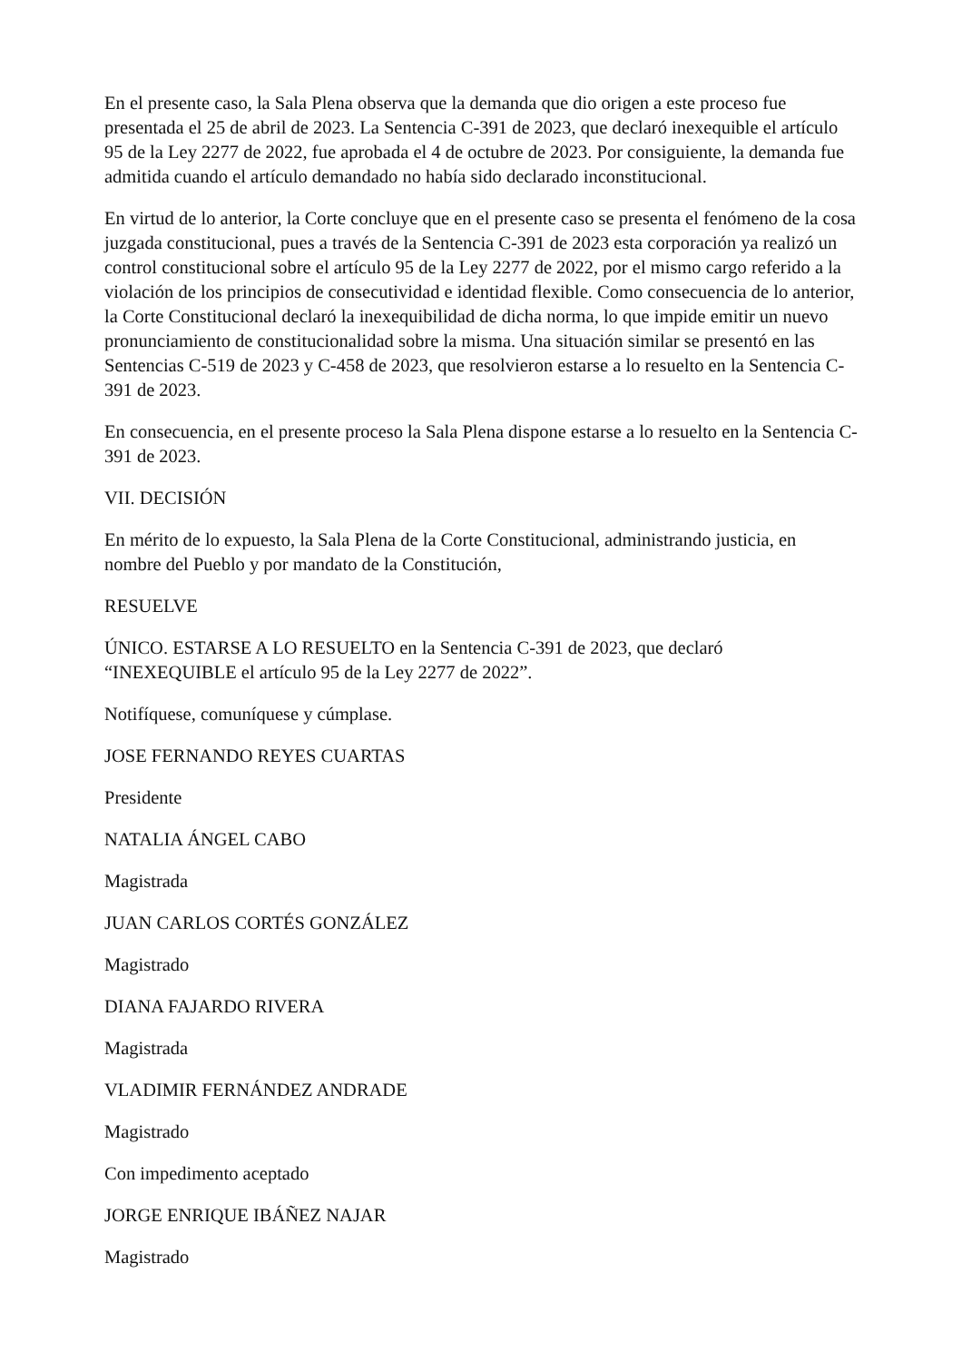En el presente caso, la Sala Plena observa que la demanda que dio origen a este proceso fue presentada el 25 de abril de 2023. La Sentencia C-391 de 2023, que declaró inexequible el artículo 95 de la Ley 2277 de 2022, fue aprobada el 4 de octubre de 2023. Por consiguiente, la demanda fue admitida cuando el artículo demandado no había sido declarado inconstitucional.
En virtud de lo anterior, la Corte concluye que en el presente caso se presenta el fenómeno de la cosa juzgada constitucional, pues a través de la Sentencia C-391 de 2023 esta corporación ya realizó un control constitucional sobre el artículo 95 de la Ley 2277 de 2022, por el mismo cargo referido a la violación de los principios de consecutividad e identidad flexible. Como consecuencia de lo anterior, la Corte Constitucional declaró la inexequibilidad de dicha norma, lo que impide emitir un nuevo pronunciamiento de constitucionalidad sobre la misma. Una situación similar se presentó en las Sentencias C-519 de 2023 y C-458 de 2023, que resolvieron estarse a lo resuelto en la Sentencia C-391 de 2023.
En consecuencia, en el presente proceso la Sala Plena dispone estarse a lo resuelto en la Sentencia C-391 de 2023.
VII. DECISIÓN
En mérito de lo expuesto, la Sala Plena de la Corte Constitucional, administrando justicia, en nombre del Pueblo y por mandato de la Constitución,
RESUELVE
ÚNICO. ESTARSE A LO RESUELTO en la Sentencia C-391 de 2023, que declaró “INEXEQUIBLE el artículo 95 de la Ley 2277 de 2022”.
Notifíquese, comuníquese y cúmplase.
JOSE FERNANDO REYES CUARTAS
Presidente
NATALIA ÁNGEL CABO
Magistrada
JUAN CARLOS CORTÉS GONZÁLEZ
Magistrado
DIANA FAJARDO RIVERA
Magistrada
VLADIMIR FERNÁNDEZ ANDRADE
Magistrado
Con impedimento aceptado
JORGE ENRIQUE IBÁÑEZ NAJAR
Magistrado